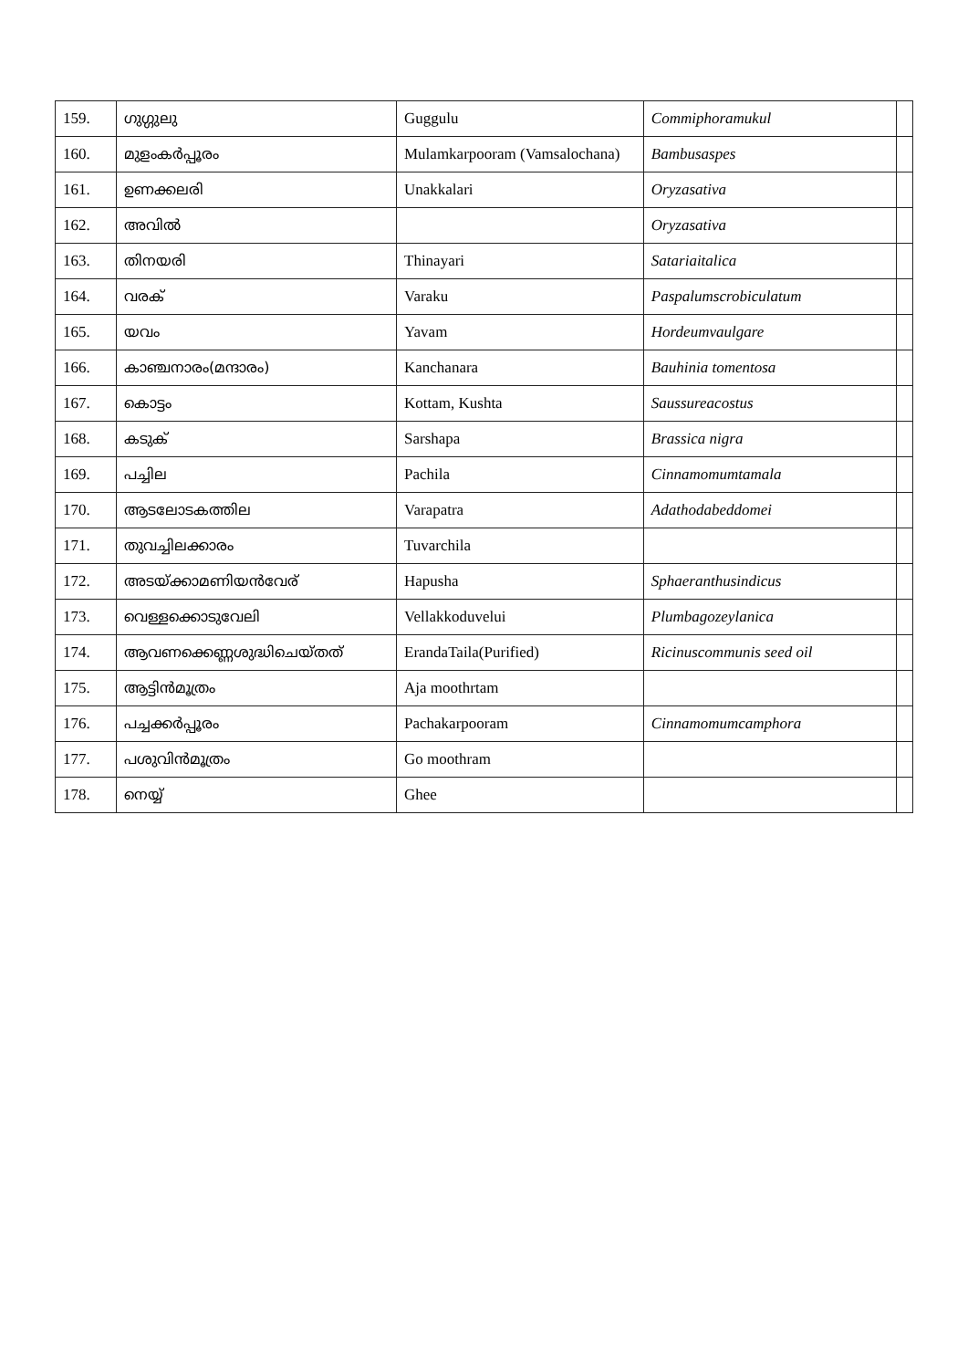| 159. | ഗുഗ്ഗുലു | Guggulu | Commiphoramukul | |
| 160. | മുളംകർപ്പൂരം | Mulamkarpooram (Vamsalochana) | Bambusaspes | |
| 161. | ഉണക്കലരി | Unakkalari | Oryzasativa | |
| 162. | അവിൽ | | Oryzasativa | |
| 163. | തിനയരി | Thinayari | Satariaitalica | |
| 164. | വരക് | Varaku | Paspalumscrobiculatum | |
| 165. | യവം | Yavam | Hordeumvaulgare | |
| 166. | കാഞ്ചനാരം(മന്ദാരം) | Kanchanara | Bauhinia tomentosa | |
| 167. | കൊട്ടം | Kottam, Kushta | Saussureacostus | |
| 168. | കടുക് | Sarshapa | Brassica nigra | |
| 169. | പച്ചില | Pachila | Cinnamomumtamala | |
| 170. | ആടലോടകത്തില | Varapatra | Adathodabeddomei | |
| 171. | തുവച്ചിലക്കാരം | Tuvarchila | | |
| 172. | അടയ്ക്കാമണിയൻവേര് | Hapusha | Sphaeranthusindicus | |
| 173. | വെള്ളക്കൊടുവേലി | Vellakkoduvelui | Plumbagozeylanica | |
| 174. | ആവണക്കെണ്ണശുദ്ധിചെയ്തത് | ErandaTaila(Purified) | Ricinuscommunis seed oil | |
| 175. | ആട്ടിൻമൂത്രം | Aja moothrtam | | |
| 176. | പച്ചക്കർപ്പൂരം | Pachakarpooram | Cinnamomumcamphora | |
| 177. | പശുവിൻമൂത്രം | Go moothram | | |
| 178. | നെയ്യ് | Ghee | | |